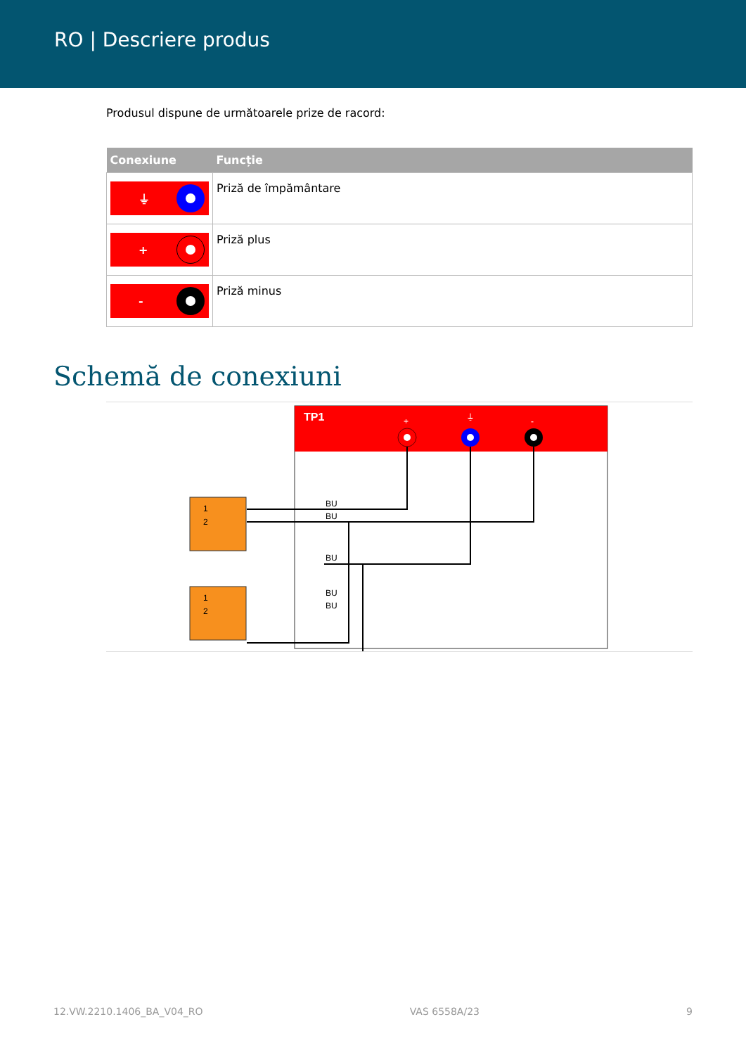RO | Descriere produs
Produsul dispune de următoarele prize de racord:
| Conexiune | Funcție |
| --- | --- |
| ⏚ | Priză de împământare |
| + | Priză plus |
| - | Priză minus |
Schemă de conexiuni
TP1
+
⏚
-
1
2
1
2
BU
BU
BU
BU
BU
12.VW.2210.1406_BA_V04_RO VAS 6558A/23 9